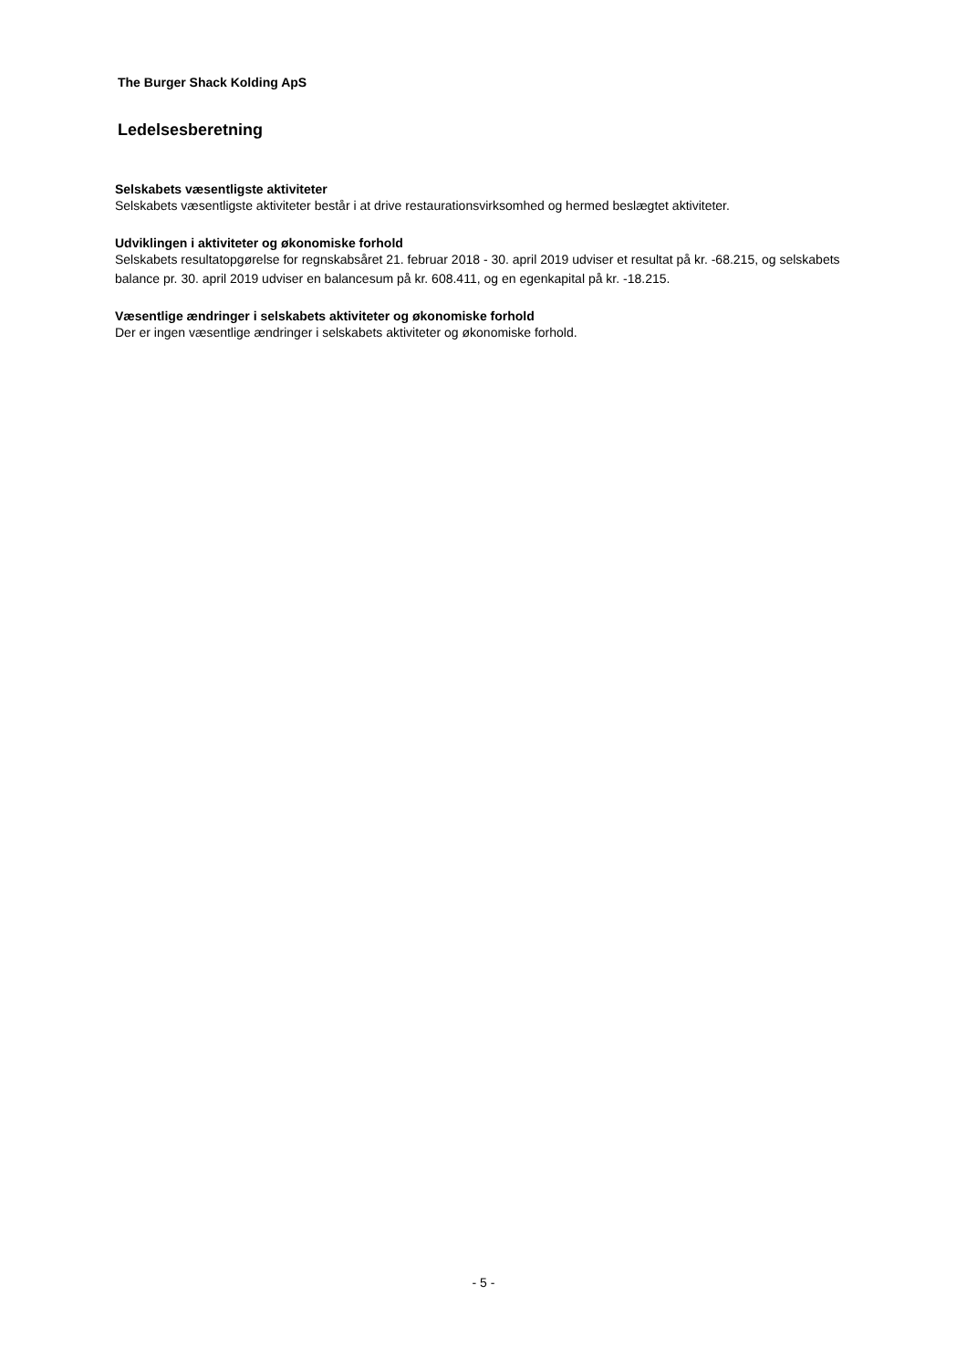The Burger Shack Kolding ApS
Ledelsesberetning
Selskabets væsentligste aktiviteter
Selskabets væsentligste aktiviteter består i at drive restaurationsvirksomhed og hermed beslægtet aktiviteter.
Udviklingen i aktiviteter og økonomiske forhold
Selskabets resultatopgørelse for regnskabsåret 21. februar 2018 - 30. april 2019 udviser et resultat på kr. -68.215, og selskabets balance pr. 30. april 2019 udviser en balancesum på kr. 608.411, og en egenkapital på kr. -18.215.
Væsentlige ændringer i selskabets aktiviteter og økonomiske forhold
Der er ingen væsentlige ændringer i selskabets aktiviteter og økonomiske forhold.
- 5 -